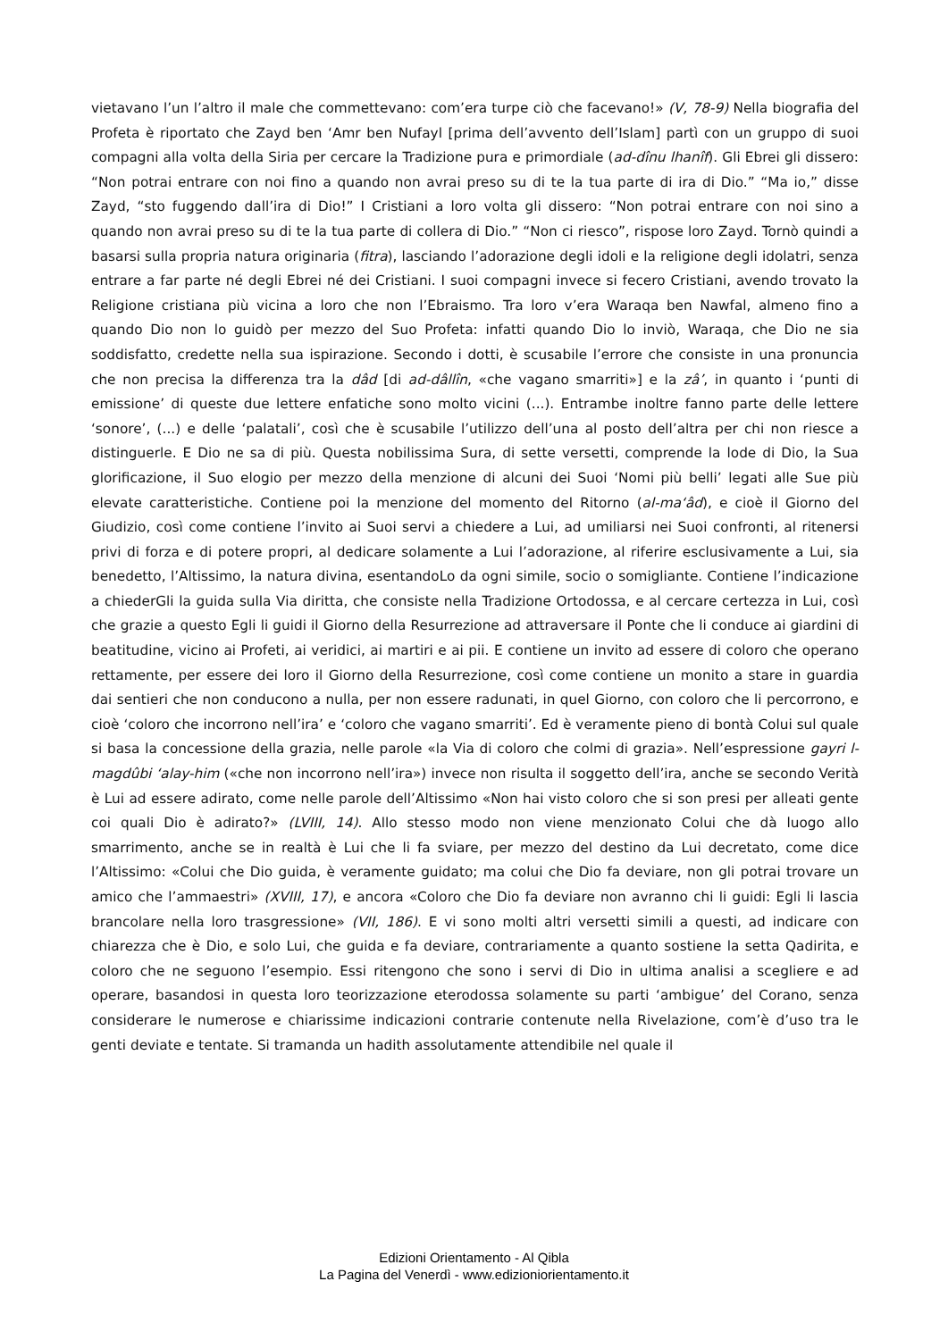vietavano l’un l’altro il male che commettevano: com’era turpe ciò che facevano!» (V, 78-9) Nella biografia del Profeta è riportato che Zayd ben ‘Amr ben Nufayl [prima dell’avvento dell’Islam] partì con un gruppo di suoi compagni alla volta della Siria per cercare la Tradizione pura e primordiale (ad-dînu lhanîf). Gli Ebrei gli dissero: “Non potrai entrare con noi fino a quando non avrai preso su di te la tua parte di ira di Dio.” “Ma io,” disse Zayd, “sto fuggendo dall’ira di Dio!” I Cristiani a loro volta gli dissero: “Non potrai entrare con noi sino a quando non avrai preso su di te la tua parte di collera di Dio.” “Non ci riesco”, rispose loro Zayd. Tornò quindi a basarsi sulla propria natura originaria (fitra), lasciando l’adorazione degli idoli e la religione degli idolatri, senza entrare a far parte né degli Ebrei né dei Cristiani. I suoi compagni invece si fecero Cristiani, avendo trovato la Religione cristiana più vicina a loro che non l’Ebraismo. Tra loro v’era Waraqa ben Nawfal, almeno fino a quando Dio non lo guidò per mezzo del Suo Profeta: infatti quando Dio lo inviò, Waraqa, che Dio ne sia soddisfatto, credette nella sua ispirazione. Secondo i dotti, è scusabile l’errore che consiste in una pronuncia che non precisa la differenza tra la dâd [di ad-dâllîn, «che vagano smarriti»] e la zâ’, in quanto i ‘punti di emissione’ di queste due lettere enfatiche sono molto vicini (...). Entrambe inoltre fanno parte delle lettere ‘sonore’, (...) e delle ‘palatali’, così che è scusabile l’utilizzo dell’una al posto dell’altra per chi non riesce a distinguerle. E Dio ne sa di più. Questa nobilissima Sura, di sette versetti, comprende la lode di Dio, la Sua glorificazione, il Suo elogio per mezzo della menzione di alcuni dei Suoi ‘Nomi più belli’ legati alle Sue più elevate caratteristiche. Contiene poi la menzione del momento del Ritorno (al-ma‘âd), e cioè il Giorno del Giudizio, così come contiene l’invito ai Suoi servi a chiedere a Lui, ad umiliarsi nei Suoi confronti, al ritenersi privi di forza e di potere propri, al dedicare solamente a Lui l’adorazione, al riferire esclusivamente a Lui, sia benedetto, l’Altissimo, la natura divina, esentandoLo da ogni simile, socio o somigliante. Contiene l’indicazione a chiederGli la guida sulla Via diritta, che consiste nella Tradizione Ortodossa, e al cercare certezza in Lui, così che grazie a questo Egli li guidi il Giorno della Resurrezione ad attraversare il Ponte che li conduce ai giardini di beatitudine, vicino ai Profeti, ai veridici, ai martiri e ai pii. E contiene un invito ad essere di coloro che operano rettamente, per essere dei loro il Giorno della Resurrezione, così come contiene un monito a stare in guardia dai sentieri che non conducono a nulla, per non essere radunati, in quel Giorno, con coloro che li percorrono, e cioè ‘coloro che incorrono nell’ira’ e ‘coloro che vagano smarriti’. Ed è veramente pieno di bontà Colui sul quale si basa la concessione della grazia, nelle parole «la Via di coloro che colmi di grazia». Nell’espressione gayri l-magdûbi ‘alay-him («che non incorrono nell’ira») invece non risulta il soggetto dell’ira, anche se secondo Verità è Lui ad essere adirato, come nelle parole dell’Altissimo «Non hai visto coloro che si son presi per alleati gente coi quali Dio è adirato?» (LVIII, 14). Allo stesso modo non viene menzionato Colui che dà luogo allo smarrimento, anche se in realtà è Lui che li fa sviare, per mezzo del destino da Lui decretato, come dice l’Altissimo: «Colui che Dio guida, è veramente guidato; ma colui che Dio fa deviare, non gli potrai trovare un amico che l’ammaestri» (XVIII, 17), e ancora «Coloro che Dio fa deviare non avranno chi li guidi: Egli li lascia brancolare nella loro trasgressione» (VII, 186). E vi sono molti altri versetti simili a questi, ad indicare con chiarezza che è Dio, e solo Lui, che guida e fa deviare, contrariamente a quanto sostiene la setta Qadirita, e coloro che ne seguono l’esempio. Essi ritengono che sono i servi di Dio in ultima analisi a scegliere e ad operare, basandosi in questa loro teorizzazione eterodossa solamente su parti ‘ambigue’ del Corano, senza considerare le numerose e chiarissime indicazioni contrarie contenute nella Rivelazione, com’è d’uso tra le genti deviate e tentate. Si tramanda un hadith assolutamente attendibile nel quale il
Edizioni Orientamento - Al Qibla
La Pagina del Venerdì - www.edizioniorientamento.it